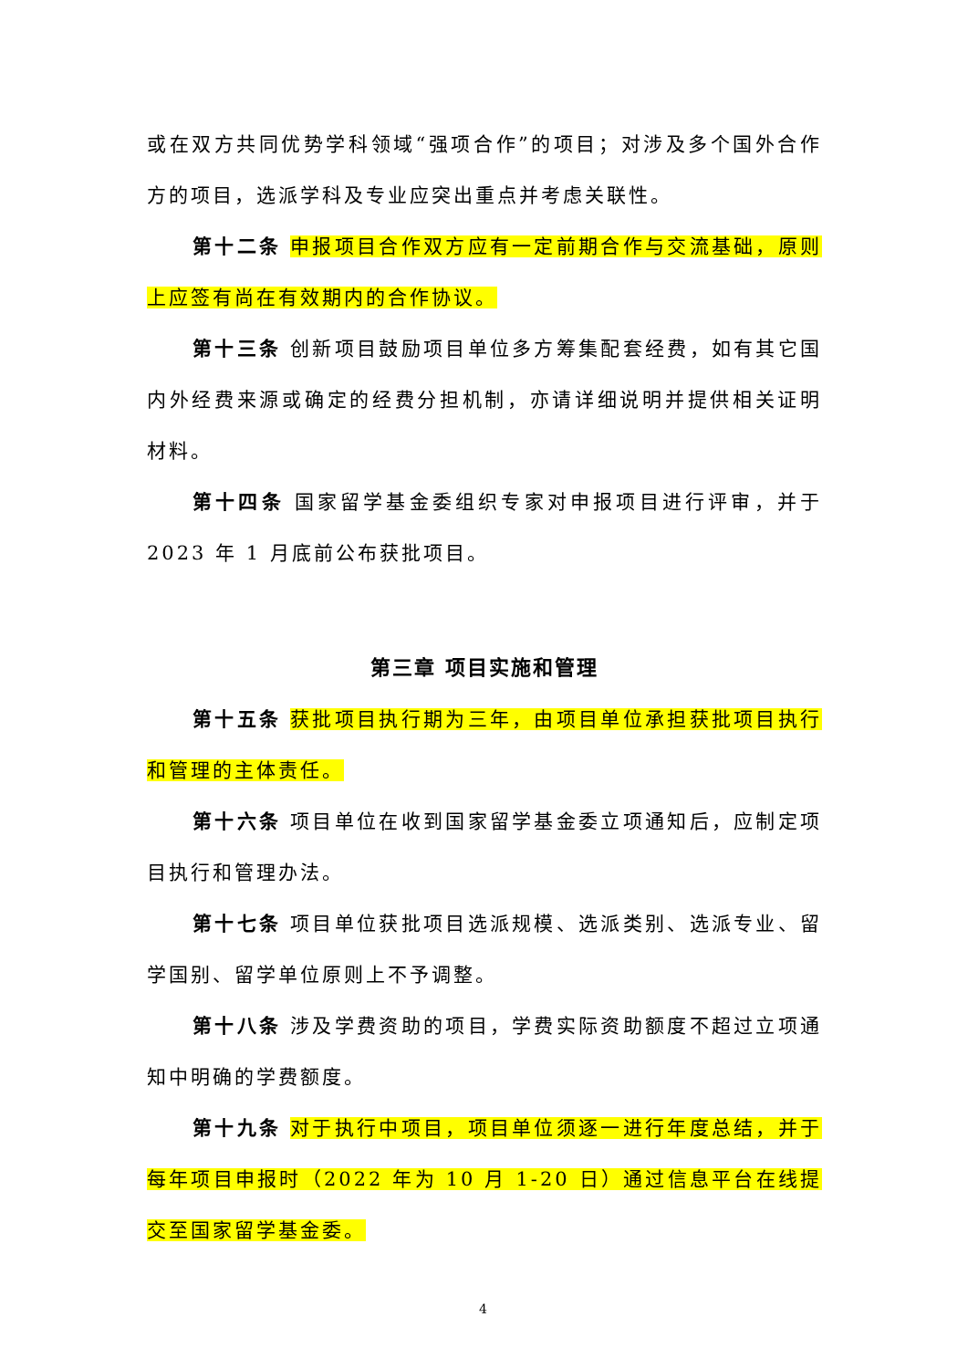或在双方共同优势学科领域“强项合作”的项目；对涉及多个国外合作方的项目，选派学科及专业应突出重点并考虑关联性。
第十二条 申报项目合作双方应有一定前期合作与交流基础，原则上应签有尚在有效期内的合作协议。
第十三条 创新项目鼓励项目单位多方筹集配套经费，如有其它国内外经费来源或确定的经费分担机制，亦请详细说明并提供相关证明材料。
第十四条 国家留学基金委组织专家对申报项目进行评审，并于 2023 年 1 月底前公布获批项目。
第三章 项目实施和管理
第十五条 获批项目执行期为三年，由项目单位承担获批项目执行和管理的主体责任。
第十六条 项目单位在收到国家留学基金委立项通知后，应制定项目执行和管理办法。
第十七条 项目单位获批项目选派规模、选派类别、选派专业、留学国别、留学单位原则上不予调整。
第十八条 涉及学费资助的项目，学费实际资助额度不超过立项通知中明确的学费额度。
第十九条 对于执行中项目，项目单位须逐一进行年度总结，并于每年项目申报时（2022 年为 10 月 1-20 日）通过信息平台在线提交至国家留学基金委。
4